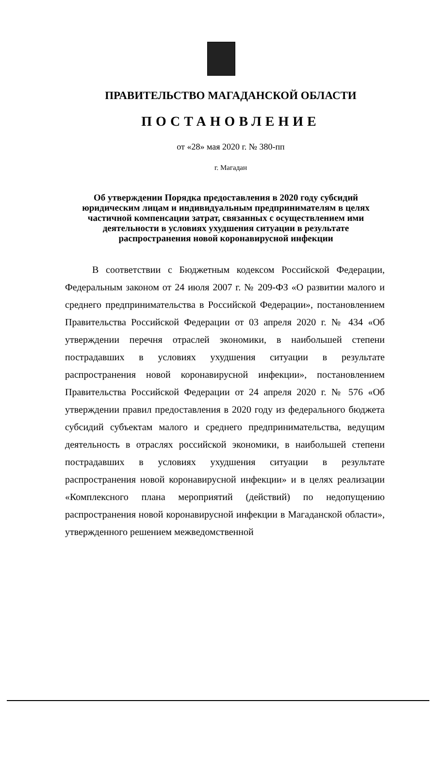ПРАВИТЕЛЬСТВО МАГАДАНСКОЙ ОБЛАСТИ
ПОСТАНОВЛЕНИЕ
от «28» мая 2020 г. № 380-пп
г. Магадан
Об утверждении Порядка предоставления в 2020 году субсидий юридическим лицам и индивидуальным предпринимателям в целях частичной компенсации затрат, связанных с осуществлением ими деятельности в условиях ухудшения ситуации в результате распространения новой коронавирусной инфекции
В соответствии с Бюджетным кодексом Российской Федерации, Федеральным законом от 24 июля 2007 г. № 209-ФЗ «О развитии малого и среднего предпринимательства в Российской Федерации», постановлением Правительства Российской Федерации от 03 апреля 2020 г. № 434 «Об утверждении перечня отраслей экономики, в наибольшей степени пострадавших в условиях ухудшения ситуации в результате распространения новой коронавирусной инфекции», постановлением Правительства Российской Федерации от 24 апреля 2020 г. № 576 «Об утверждении правил предоставления в 2020 году из федерального бюджета субсидий субъектам малого и среднего предпринимательства, ведущим деятельность в отраслях российской экономики, в наибольшей степени пострадавших в условиях ухудшения ситуации в результате распространения новой коронавирусной инфекции» и в целях реализации «Комплексного плана мероприятий (действий) по недопущению распространения новой коронавирусной инфекции в Магаданской области», утвержденного решением межведомственной